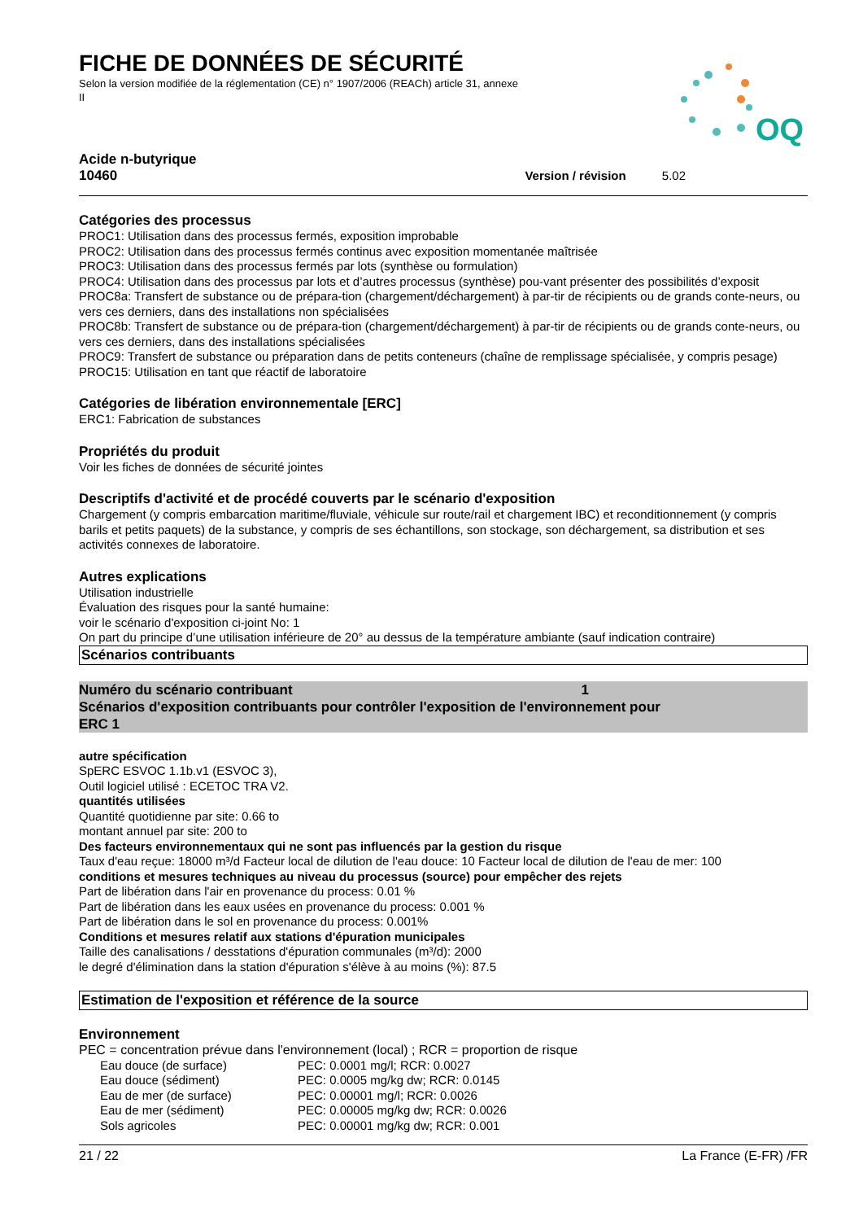FICHE DE DONNÉES DE SÉCURITÉ
Selon la version modifiée de la réglementation (CE) n° 1907/2006 (REACh) article 31, annexe II
OQ
Acide n-butyrique
10460
Version / révision 5.02
Catégories des processus
PROC1: Utilisation dans des processus fermés, exposition improbable
PROC2: Utilisation dans des processus fermés continus avec exposition momentanée maîtrisée
PROC3: Utilisation dans des processus fermés par lots (synthèse ou formulation)
PROC4: Utilisation dans des processus par lots et d’autres processus (synthèse) pou-vant présenter des possibilités d’exposit
PROC8a: Transfert de substance ou de prépara-tion (chargement/déchargement) à par-tir de récipients ou de grands conte-neurs, ou vers ces derniers, dans des installations non spécialisées
PROC8b: Transfert de substance ou de prépara-tion (chargement/déchargement) à par-tir de récipients ou de grands conte-neurs, ou vers ces derniers, dans des installations spécialisées
PROC9: Transfert de substance ou préparation dans de petits conteneurs (chaîne de remplissage spécialisée, y compris pesage)
PROC15: Utilisation en tant que réactif de laboratoire
Catégories de libération environnementale [ERC]
ERC1: Fabrication de substances
Propriétés du produit
Voir les fiches de données de sécurité jointes
Descriptifs d'activité et de procédé couverts par le scénario d'exposition
Chargement (y compris embarcation maritime/fluviale, véhicule sur route/rail et chargement IBC) et reconditionnement (y compris barils et petits paquets) de la substance, y compris de ses échantillons, son stockage, son déchargement, sa distribution et ses activités connexes de laboratoire.
Autres explications
Utilisation industrielle
Évaluation des risques pour la santé humaine:
voir le scénario d'exposition ci-joint No: 1
On part du principe d’une utilisation inférieure de 20° au dessus de la température ambiante (sauf indication contraire)
Scénarios contribuants
Numéro du scénario contribuant 1
Scénarios d'exposition contribuants pour contrôler l'exposition de l'environnement pour
ERC 1
autre spécification
SpERC ESVOC 1.1b.v1 (ESVOC 3),
Outil logiciel utilisé : ECETOC TRA V2.
quantités utilisées
Quantité quotidienne par site: 0.66 to
montant annuel par site: 200 to
Des facteurs environnementaux qui ne sont pas influencés par la gestion du risque
Taux d'eau reçue: 18000 m³/d Facteur local de dilution de l'eau douce: 10 Facteur local de dilution de l'eau de mer: 100
conditions et mesures techniques au niveau du processus (source) pour empêcher des rejets
Part de libération dans l'air en provenance du process: 0.01 %
Part de libération dans les eaux usées en provenance du process: 0.001 %
Part de libération dans le sol en provenance du process: 0.001%
Conditions et mesures relatif aux stations d'épuration municipales
Taille des canalisations / desstations d'épuration communales (m³/d): 2000
le degré d'élimination dans la station d'épuration s'élève à au moins (%): 87.5
Estimation de l'exposition et référence de la source
Environnement
PEC = concentration prévue dans l'environnement (local) ; RCR = proportion de risque
| Eau douce (de surface) | PEC: 0.0001 mg/l; RCR: 0.0027 |
| Eau douce (sédiment) | PEC: 0.0005 mg/kg dw; RCR: 0.0145 |
| Eau de mer (de surface) | PEC: 0.00001 mg/l; RCR: 0.0026 |
| Eau de mer (sédiment) | PEC: 0.00005 mg/kg dw; RCR: 0.0026 |
| Sols agricoles | PEC: 0.00001 mg/kg dw; RCR: 0.001 |
21 / 22 La France (E-FR) /FR